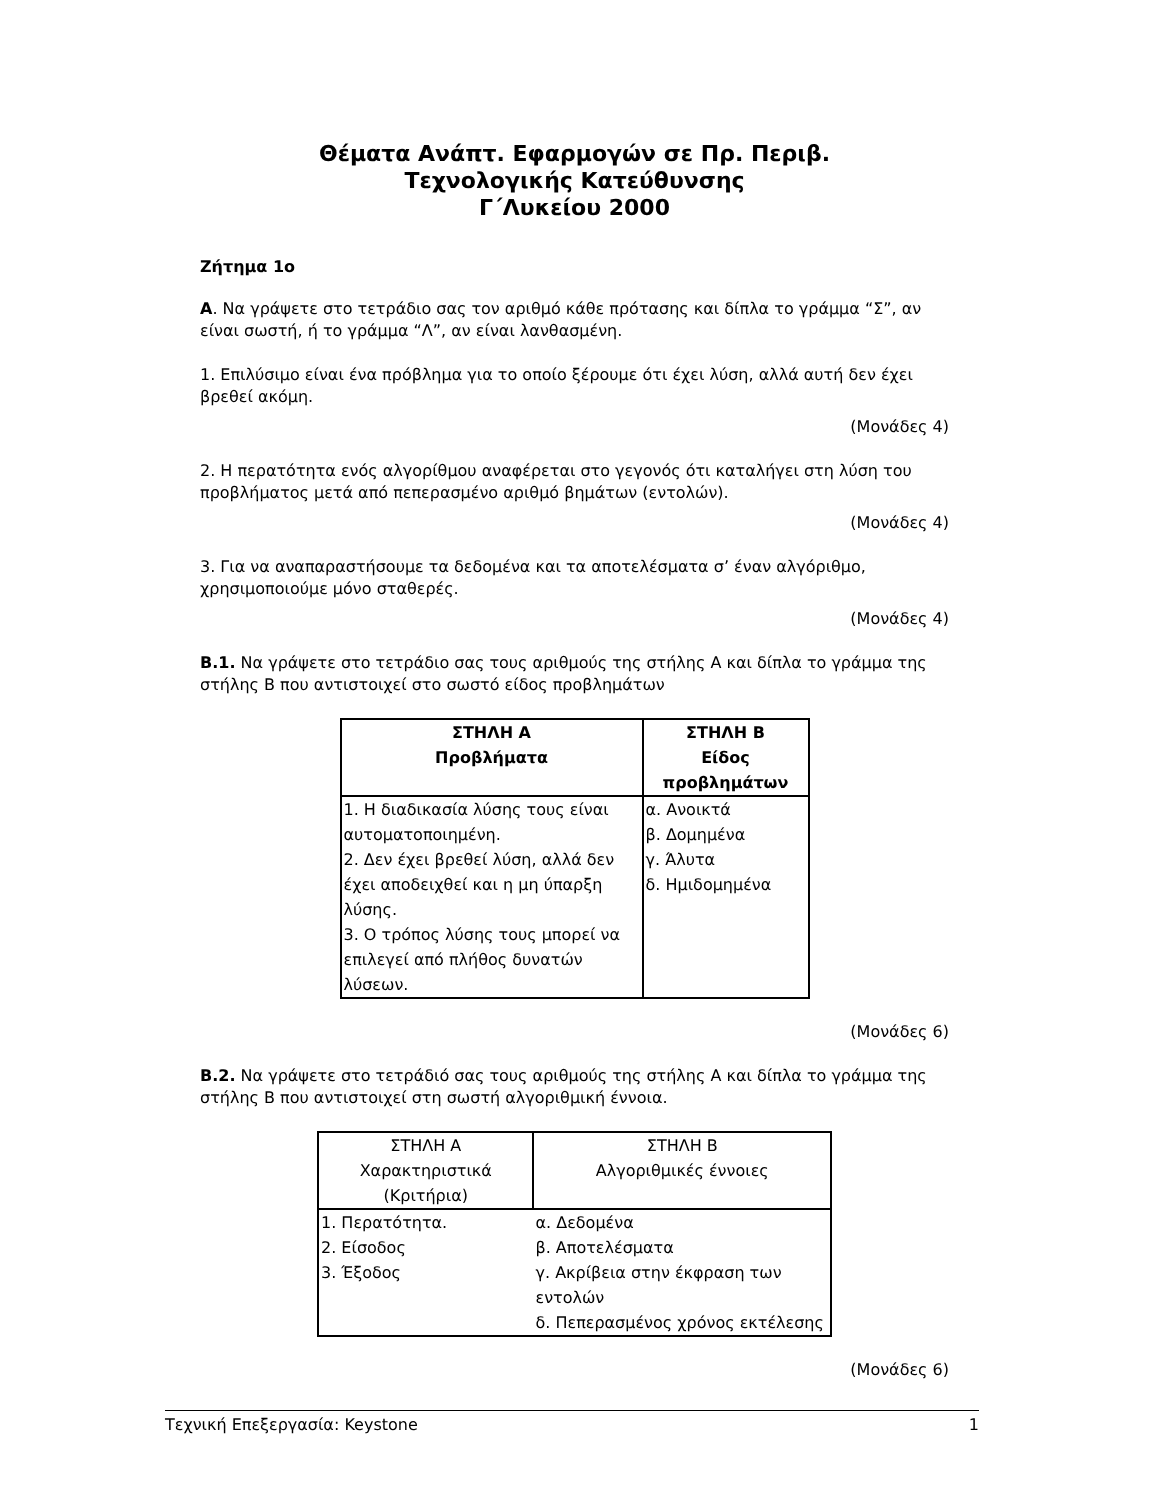Θέματα Ανάπτ. Εφαρμογών σε Πρ. Περιβ.
Τεχνολογικής Κατεύθυνσης
Γ΄Λυκείου 2000
Ζήτημα 1ο
Α. Να γράψετε στο τετράδιο σας τον αριθμό κάθε πρότασης και δίπλα το γράμμα “Σ”, αν είναι σωστή, ή το γράμμα “Λ”, αν είναι λανθασμένη.
1. Επιλύσιμο είναι ένα πρόβλημα για το οποίο ξέρουμε ότι έχει λύση, αλλά αυτή δεν έχει βρεθεί ακόμη.
(Μονάδες 4)
2. Η περατότητα ενός αλγορίθμου αναφέρεται στο γεγονός ότι καταλήγει στη λύση του προβλήματος μετά από πεπερασμένο αριθμό βημάτων (εντολών).
(Μονάδες 4)
3. Για να αναπαραστήσουμε τα δεδομένα και τα αποτελέσματα σ’ έναν αλγόριθμο, χρησιμοποιούμε μόνο σταθερές.
(Μονάδες 4)
Β.1. Να γράψετε στο τετράδιο σας τους αριθμούς της στήλης Α και δίπλα το γράμμα της στήλης Β που αντιστοιχεί στο σωστό είδος προβλημάτων
| ΣΤΗΛΗ Α Προβλήματα | ΣΤΗΛΗ Β Είδος προβλημάτων |
| --- | --- |
| 1. Η διαδικασία λύσης τους είναι αυτοματοποιημένη. 2. Δεν έχει βρεθεί λύση, αλλά δεν έχει αποδειχθεί και η μη ύπαρξη λύσης. 3. Ο τρόπος λύσης τους μπορεί να επιλεγεί από πλήθος δυνατών λύσεων. | α. Ανοικτά β. Δομημένα γ. Άλυτα δ. Ημιδομημένα |
(Μονάδες 6)
Β.2. Να γράψετε στο τετράδιό σας τους αριθμούς της στήλης Α και δίπλα το γράμμα της στήλης Β που αντιστοιχεί στη σωστή αλγοριθμική έννοια.
| ΣΤΗΛΗ Α Χαρακτηριστικά (Κριτήρια) | ΣΤΗΛΗ Β Αλγοριθμικές έννοιες |
| --- | --- |
| 1. Περατότητα. 2. Είσοδος 3. Έξοδος | α. Δεδομένα β. Αποτελέσματα γ. Ακρίβεια στην έκφραση των εντολών δ. Πεπερασμένος χρόνος εκτέλεσης |
(Μονάδες 6)
Τεχνική Επεξεργασία: Keystone 1